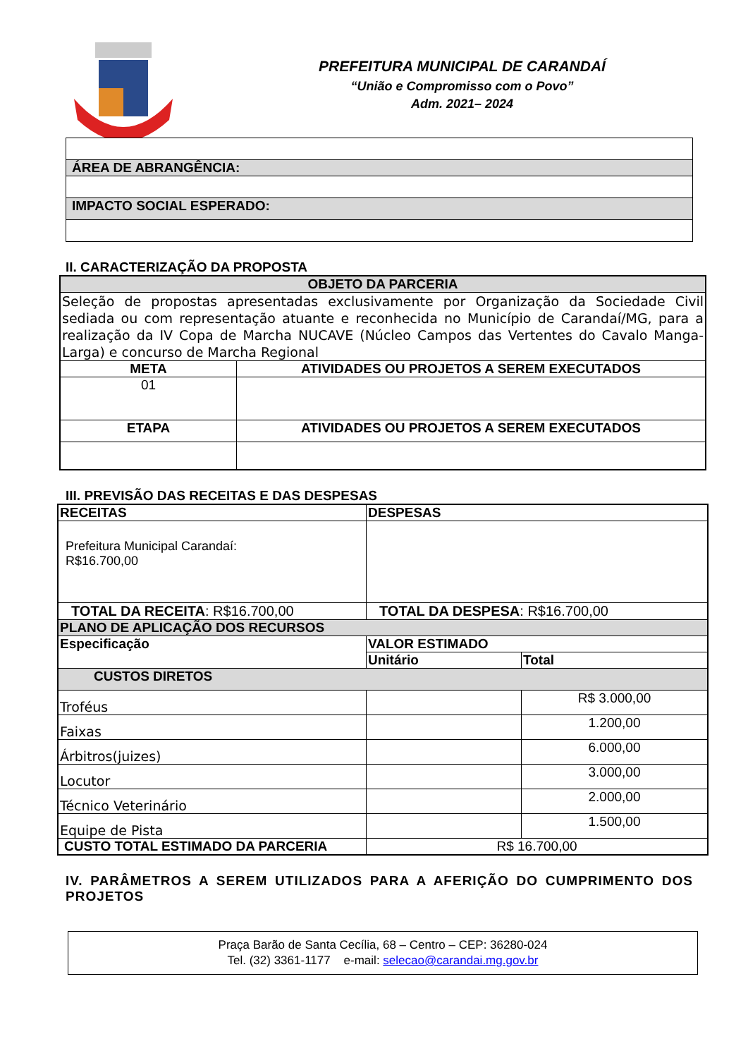PREFEITURA MUNICIPAL DE CARANDAÍ
“União e Compromisso com o Povo”
Adm. 2021– 2024
| ÁREA DE ABRANGÊNCIA: |
| IMPACTO SOCIAL ESPERADO: |
II. CARACTERIZAÇÃO DA PROPOSTA
| OBJETO DA PARCERIA | |
| --- | --- |
| Seleção de propostas apresentadas exclusivamente por Organização da Sociedade Civil sediada ou com representação atuante e reconhecida no Município de Carandaí/MG, para a realização da IV Copa de Marcha NUCAVE (Núcleo Campos das Vertentes do Cavalo Manga-Larga) e concurso de Marcha Regional | |
| META | ATIVIDADES OU PROJETOS A SEREM EXECUTADOS |
| 01 | |
| ETAPA | ATIVIDADES OU PROJETOS A SEREM EXECUTADOS |
III. PREVISÃO DAS RECEITAS E DAS DESPESAS
| RECEITAS | DESPESAS | |
| --- | --- | --- |
| Prefeitura Municipal Carandaí: R$16.700,00 | | |
| TOTAL DA RECEITA : R$16.700,00 | TOTAL DA DESPESA : R$16.700,00 | |
| PLANO DE APLICAÇÃO DOS RECURSOS | | |
| Especificação | VALOR ESTIMADO | |
| | Unitário | Total |
| CUSTOS DIRETOS | | |
| Troféus | | R$ 3.000,00 |
| Faixas | | 1.200,00 |
| Árbitros(juizes) | | 6.000,00 |
| Locutor | | 3.000,00 |
| Técnico Veterinário | | 2.000,00 |
| Equipe de Pista | | 1.500,00 |
| CUSTO TOTAL ESTIMADO DA PARCERIA | R$ 16.700,00 | |
IV. PARÂMETROS A SEREM UTILIZADOS PARA A AFERIÇÃO DO CUMPRIMENTO DOS PROJETOS
Praça Barão de Santa Cecília, 68 – Centro – CEP: 36280-024
Tel. (32) 3361-1177 e-mail: selecao@carandai.mg.gov.br